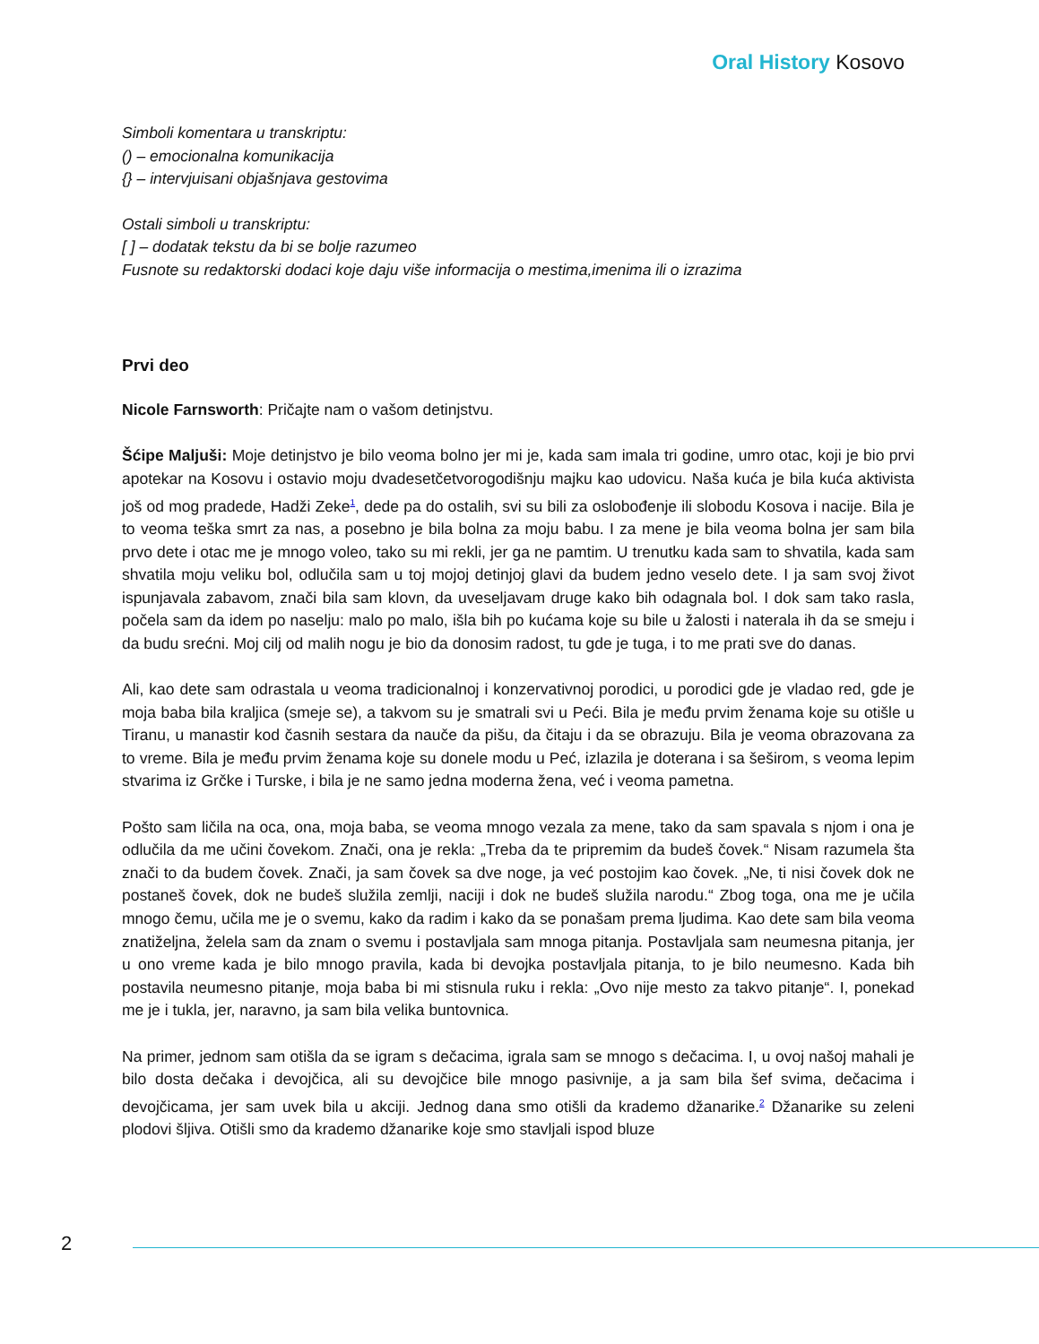Oral History Kosovo
Simboli komentara u transkriptu:
() – emocionalna komunikacija
{} – intervjuisani objašnjava gestovima
Ostali simboli u transkriptu:
[ ] – dodatak tekstu da bi se bolje razumeo
Fusnote su redaktorski dodaci koje daju više informacija o mestima,imenima ili o izrazima
Prvi deo
Nicole Farnsworth: Pričajte nam o vašom detinjstvu.
Šćipe Maljuši: Moje detinjstvo je bilo veoma bolno jer mi je, kada sam imala tri godine, umro otac, koji je bio prvi apotekar na Kosovu i ostavio moju dvadesetčetvorogodišnju majku kao udovicu. Naša kuća je bila kuća aktivista još od mog pradede, Hadži Zeke<sup>1</sup>, dede pa do ostalih, svi su bili za oslobođenje ili slobodu Kosova i nacije. Bila je to veoma teška smrt za nas, a posebno je bila bolna za moju babu. I za mene je bila veoma bolna jer sam bila prvo dete i otac me je mnogo voleo, tako su mi rekli, jer ga ne pamtim. U trenutku kada sam to shvatila, kada sam shvatila moju veliku bol, odlučila sam u toj mojoj detinjoj glavi da budem jedno veselo dete. I ja sam svoj život ispunjavala zabavom, znači bila sam klovn, da uveseljavam druge kako bih odagnala bol. I dok sam tako rasla, počela sam da idem po naselju: malo po malo, išla bih po kućama koje su bile u žalosti i naterala ih da se smeju i da budu srećni. Moj cilj od malih nogu je bio da donosim radost, tu gde je tuga, i to me prati sve do danas.
Ali, kao dete sam odrastala u veoma tradicionalnoj i konzervativnoj porodici, u porodici gde je vladao red, gde je moja baba bila kraljica (smeje se), a takvom su je smatrali svi u Peći. Bila je među prvim ženama koje su otišle u Tiranu, u manastir kod časnih sestara da nauče da pišu, da čitaju i da se obrazuju. Bila je veoma obrazovana za to vreme. Bila je među prvim ženama koje su donele modu u Peć, izlazila je doterana i sa šeširom, s veoma lepim stvarima iz Grčke i Turske, i bila je ne samo jedna moderna žena, već i veoma pametna.
Pošto sam ličila na oca, ona, moja baba, se veoma mnogo vezala za mene, tako da sam spavala s njom i ona je odlučila da me učini čovekom. Znači, ona je rekla: „Treba da te pripremim da budeš čovek.“ Nisam razumela šta znači to da budem čovek. Znači, ja sam čovek sa dve noge, ja već postojim kao čovek. „Ne, ti nisi čovek dok ne postaneš čovek, dok ne budeš služila zemlji, naciji i dok ne budeš služila narodu.“ Zbog toga, ona me je učila mnogo čemu, učila me je o svemu, kako da radim i kako da se ponašam prema ljudima. Kao dete sam bila veoma znatiželjna, želela sam da znam o svemu i postavljala sam mnoga pitanja. Postavljala sam neumesna pitanja, jer u ono vreme kada je bilo mnogo pravila, kada bi devojka postavljala pitanja, to je bilo neumesno. Kada bih postavila neumesno pitanje, moja baba bi mi stisnula ruku i rekla: „Ovo nije mesto za takvo pitanje“. I, ponekad me je i tukla, jer, naravno, ja sam bila velika buntovnica.
Na primer, jednom sam otišla da se igram s dečacima, igrala sam se mnogo s dečacima. I, u ovoj našoj mahali je bilo dosta dečaka i devojčica, ali su devojčice bile mnogo pasivnije, a ja sam bila šef svima, dečacima i devojčicama, jer sam uvek bila u akciji. Jednog dana smo otišli da krademo džanarike.<sup>2</sup> Džanarike su zeleni plodovi šljiva. Otišli smo da krademo džanarike koje smo stavljali ispod bluze
2